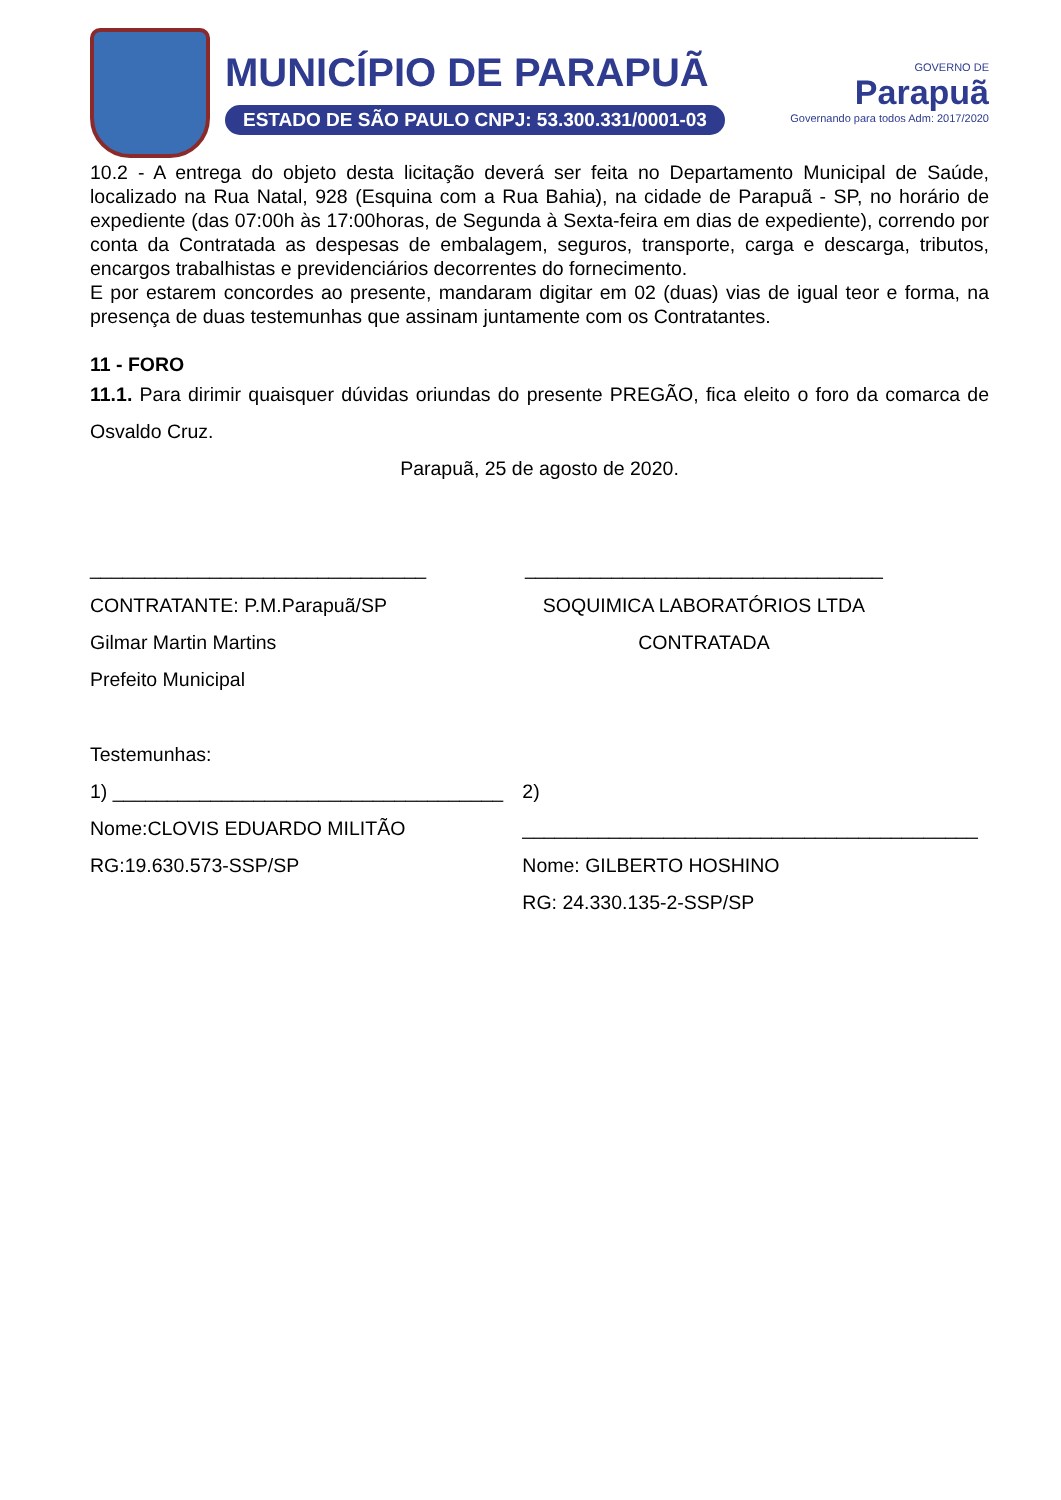MUNICÍPIO DE PARAPUÃ
ESTADO DE SÃO PAULO CNPJ: 53.300.331/0001-03
GOVERNO DE
Parapuã
Governando para todos Adm: 2017/2020
10.2 - A entrega do objeto desta licitação deverá ser feita no Departamento Municipal de Saúde, localizado na Rua Natal, 928 (Esquina com a Rua Bahia), na cidade de Parapuã - SP, no horário de expediente (das 07:00h às 17:00horas, de Segunda à Sexta-feira em dias de expediente), correndo por conta da Contratada as despesas de embalagem, seguros, transporte, carga e descarga, tributos, encargos trabalhistas e previdenciários decorrentes do fornecimento.
E por estarem concordes ao presente, mandaram digitar em 02 (duas) vias de igual teor e forma, na presença de duas testemunhas que assinam juntamente com os Contratantes.
11 - FORO
11.1. Para dirimir quaisquer dúvidas oriundas do presente PREGÃO, fica eleito o foro da comarca de Osvaldo Cruz.
Parapuã, 25 de agosto de 2020.
_______________________________
CONTRATANTE: P.M.Parapuã/SP
Gilmar Martin Martins
Prefeito Municipal
_________________________________
SOQUIMICA LABORATÓRIOS LTDA
CONTRATADA
Testemunhas:
1) ____________________________________
Nome:CLOVIS EDUARDO MILITÃO
RG:19.630.573-SSP/SP
2) __________________________________________
Nome: GILBERTO HOSHINO
RG: 24.330.135-2-SSP/SP